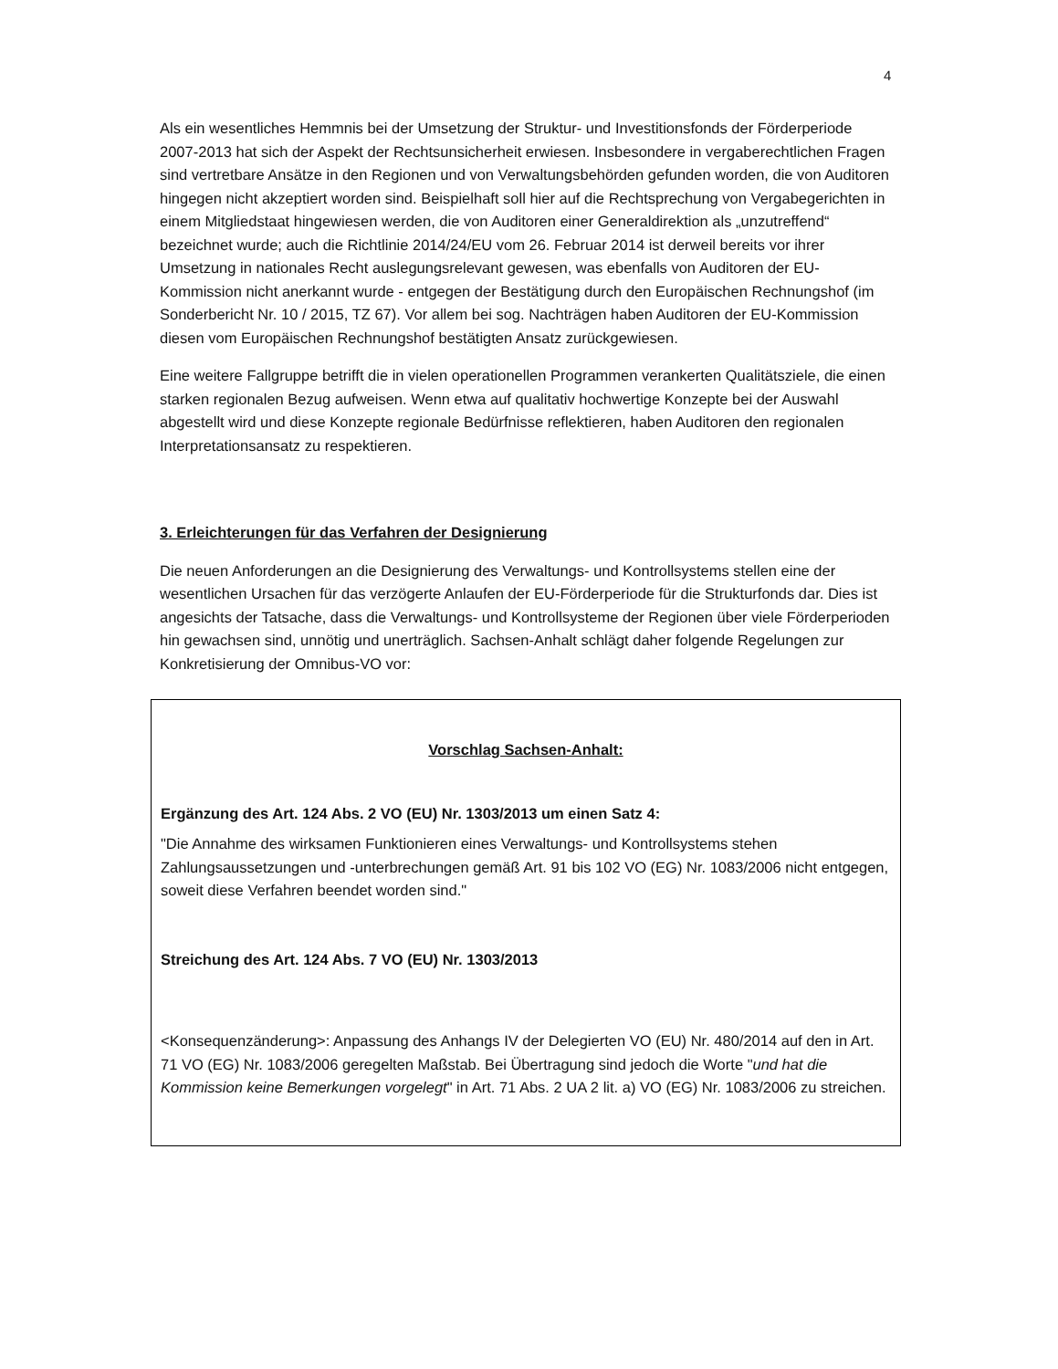4
Als ein wesentliches Hemmnis bei der Umsetzung der Struktur- und Investitionsfonds der Förderperiode 2007-2013 hat sich der Aspekt der Rechtsunsicherheit erwiesen. Insbesondere in vergaberechtlichen Fragen sind vertretbare Ansätze in den Regionen und von Verwaltungsbehörden gefunden worden, die von Auditoren hingegen nicht akzeptiert worden sind. Beispielhaft soll hier auf die Rechtsprechung von Vergabegerichten in einem Mitgliedstaat hingewiesen werden, die von Auditoren einer Generaldirektion als „unzutreffend“ bezeichnet wurde; auch die Richtlinie 2014/24/EU vom 26. Februar 2014 ist derweil bereits vor ihrer Umsetzung in nationales Recht auslegungsrelevant gewesen, was ebenfalls von Auditoren der EU-Kommission nicht anerkannt wurde - entgegen der Bestätigung durch den Europäischen Rechnungshof (im Sonderbericht Nr. 10 / 2015, TZ 67). Vor allem bei sog. Nachträgen haben Auditoren der EU-Kommission diesen vom Europäischen Rechnungshof bestätigten Ansatz zurückgewiesen.
Eine weitere Fallgruppe betrifft die in vielen operationellen Programmen verankerten Qualitätsziele, die einen starken regionalen Bezug aufweisen. Wenn etwa auf qualitativ hochwertige Konzepte bei der Auswahl abgestellt wird und diese Konzepte regionale Bedürfnisse reflektieren, haben Auditoren den regionalen Interpretationsansatz zu respektieren.
3. Erleichterungen für das Verfahren der Designierung
Die neuen Anforderungen an die Designierung des Verwaltungs- und Kontrollsystems stellen eine der wesentlichen Ursachen für das verzögerte Anlaufen der EU-Förderperiode für die Strukturfonds dar. Dies ist angesichts der Tatsache, dass die Verwaltungs- und Kontrollsysteme der Regionen über viele Förderperioden hin gewachsen sind, unnötig und unerträglich. Sachsen-Anhalt schlägt daher folgende Regelungen zur Konkretisierung der Omnibus-VO vor:
Vorschlag Sachsen-Anhalt:
Ergänzung des Art. 124 Abs. 2 VO (EU) Nr. 1303/2013 um einen Satz 4:
"Die Annahme des wirksamen Funktionieren eines Verwaltungs- und Kontrollsystems stehen Zahlungsaussetzungen und -unterbrechungen gemäß Art. 91 bis 102 VO (EG) Nr. 1083/2006 nicht entgegen, soweit diese Verfahren beendet worden sind."
Streichung des Art. 124 Abs. 7 VO (EU) Nr. 1303/2013
<Konsequenzänderung>: Anpassung des Anhangs IV der Delegierten VO (EU) Nr. 480/2014 auf den in Art. 71 VO (EG) Nr. 1083/2006 geregelten Maßstab. Bei Übertragung sind jedoch die Worte "und hat die Kommission keine Bemerkungen vorgelegt" in Art. 71 Abs. 2 UA 2 lit. a) VO (EG) Nr. 1083/2006 zu streichen.